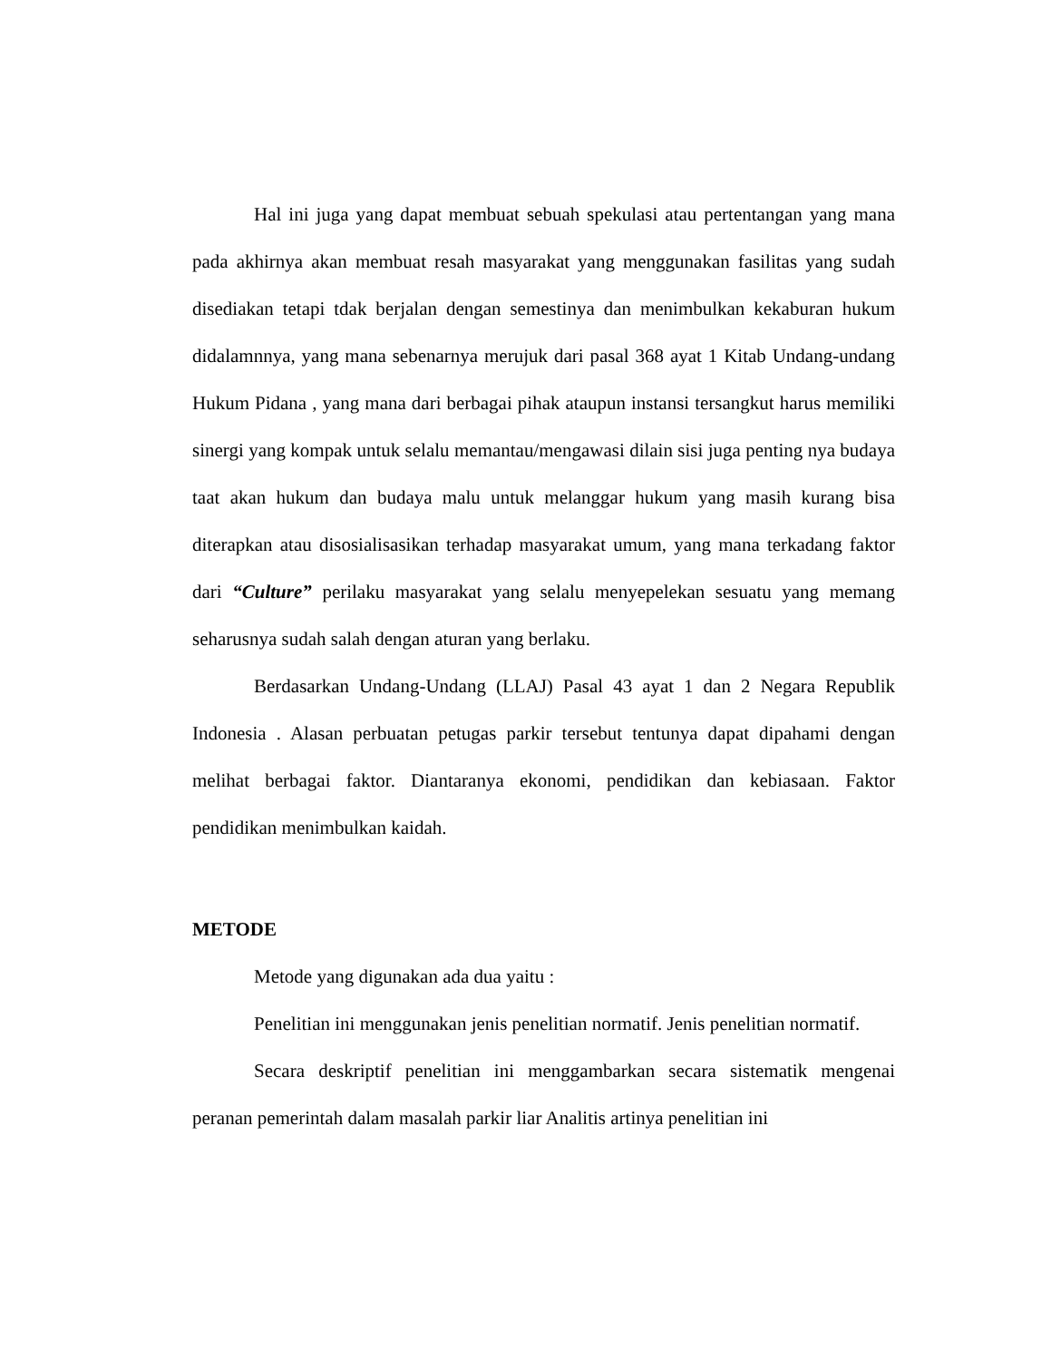Hal ini juga yang dapat membuat sebuah spekulasi atau pertentangan yang mana pada akhirnya akan membuat resah masyarakat yang menggunakan fasilitas yang sudah disediakan tetapi tdak berjalan dengan semestinya dan menimbulkan kekaburan hukum didalamnnya, yang mana sebenarnya merujuk dari pasal 368 ayat 1 Kitab Undang-undang Hukum Pidana , yang mana dari berbagai pihak ataupun instansi tersangkut harus memiliki sinergi yang kompak untuk selalu memantau/mengawasi dilain sisi juga penting nya budaya taat akan hukum dan budaya malu untuk melanggar hukum yang masih kurang bisa diterapkan atau disosialisasikan terhadap masyarakat umum, yang mana terkadang faktor dari “Culture” perilaku masyarakat yang selalu menyepelekan sesuatu yang memang seharusnya sudah salah dengan aturan yang berlaku.
Berdasarkan Undang-Undang (LLAJ) Pasal 43 ayat 1 dan 2 Negara Republik Indonesia . Alasan perbuatan petugas parkir tersebut tentunya dapat dipahami dengan melihat berbagai faktor. Diantaranya ekonomi, pendidikan dan kebiasaan. Faktor pendidikan menimbulkan kaidah.
METODE
Metode yang digunakan ada dua yaitu :
Penelitian ini menggunakan jenis penelitian normatif. Jenis penelitian normatif.
Secara deskriptif penelitian ini menggambarkan secara sistematik mengenai peranan pemerintah dalam masalah parkir liar Analitis artinya penelitian ini